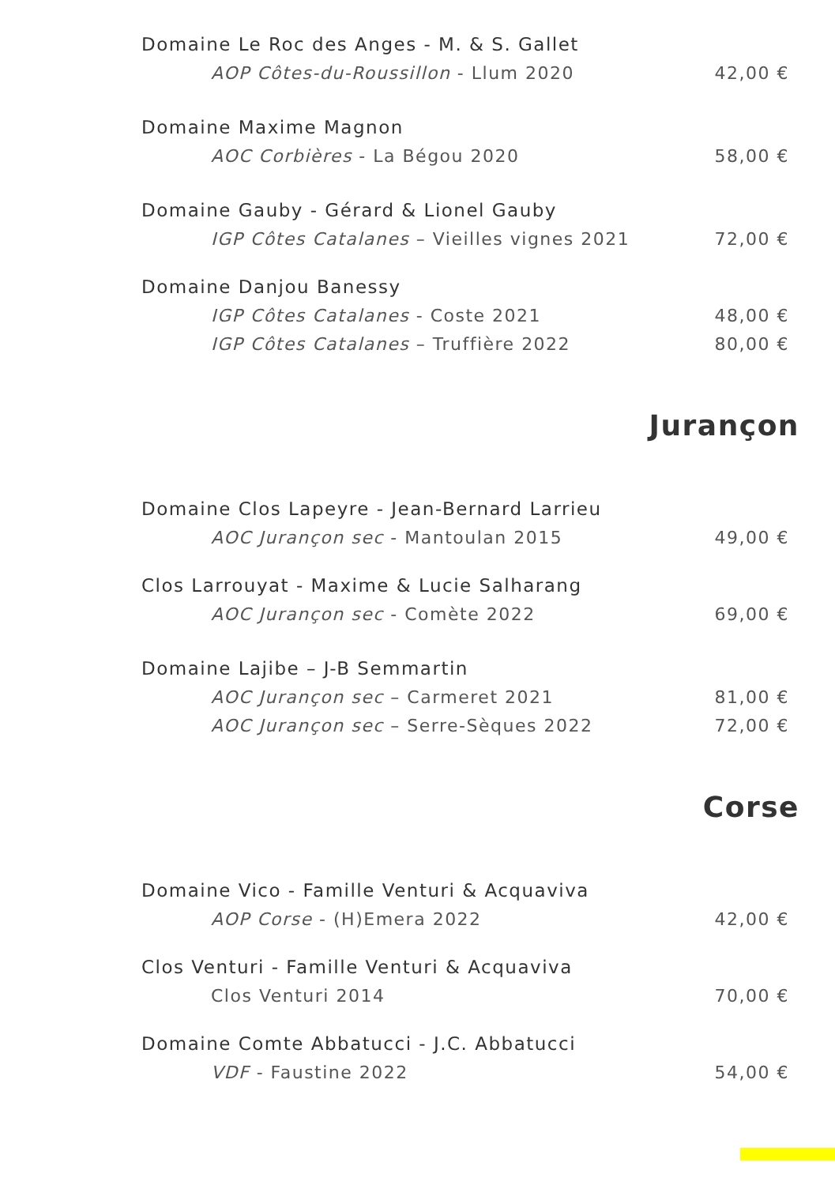Domaine Le Roc des Anges - M. & S. Gallet
AOP Côtes-du-Roussillon - Llum 2020 42,00 €
Domaine Maxime Magnon
AOC Corbières - La Bégou 2020 58,00 €
Domaine Gauby - Gérard & Lionel Gauby
IGP Côtes Catalanes – Vieilles vignes 2021 72,00 €
Domaine Danjou Banessy
IGP Côtes Catalanes - Coste 2021 48,00 €
IGP Côtes Catalanes – Truffière 2022 80,00 €
Jurançon
Domaine Clos Lapeyre - Jean-Bernard Larrieu
AOC Jurançon sec - Mantoulan 2015 49,00 €
Clos Larrouyat - Maxime & Lucie Salharang
AOC Jurançon sec - Comète 2022 69,00 €
Domaine Lajibe – J-B Semmartin
AOC Jurançon sec – Carmeret 2021 81,00 €
AOC Jurançon sec – Serre-Sèques 2022 72,00 €
Corse
Domaine Vico - Famille Venturi & Acquaviva
AOP Corse - (H)Emera 2022 42,00 €
Clos Venturi - Famille Venturi & Acquaviva
Clos Venturi 2014 70,00 €
Domaine Comte Abbatucci - J.C. Abbatucci
VDF - Faustine 2022 54,00 €